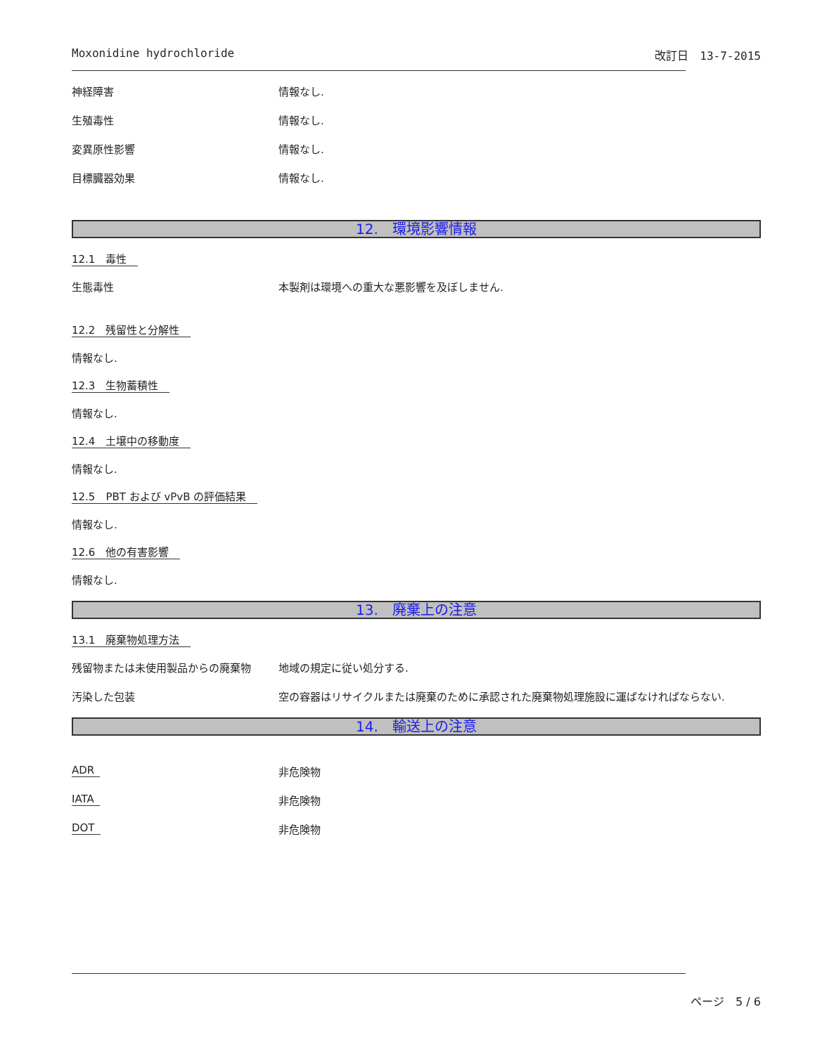Moxonidine hydrochloride 改訂日　13-7-2015
神経障害 情報なし.
生殖毒性 情報なし.
変異原性影響 情報なし.
目標臓器効果 情報なし.
12.　環境影響情報
12.1　毒性
生態毒性 本製剤は環境への重大な悪影響を及ぼしません.
12.2　残留性と分解性
情報なし.
12.3　生物蓄積性
情報なし.
12.4　土壌中の移動度
情報なし.
12.5　PBT および vPvB の評価結果
情報なし.
12.6　他の有害影響
情報なし.
13.　廃棄上の注意
13.1　廃棄物処理方法
残留物または未使用製品からの廃棄物 地域の規定に従い処分する.
汚染した包装 空の容器はリサイクルまたは廃棄のために承認された廃棄物処理施設に運ばなければならない.
14.　輸送上の注意
ADR 非危険物
IATA 非危険物
DOT 非危険物
ページ　5 / 6